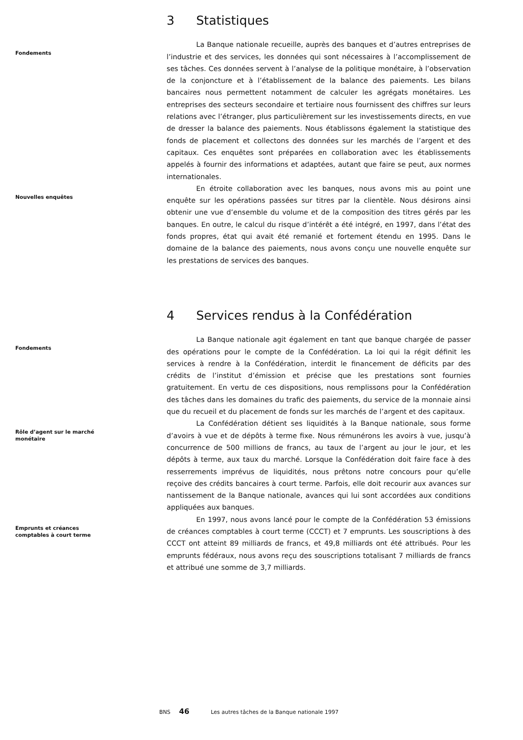3 Statistiques
Fondements
La Banque nationale recueille, auprès des banques et d’autres entreprises de l’industrie et des services, les données qui sont nécessaires à l’accomplissement de ses tâches. Ces données servent à l’analyse de la politique monétaire, à l’observation de la conjoncture et à l’établissement de la balance des paiements. Les bilans bancaires nous permettent notamment de calculer les agrégats monétaires. Les entreprises des secteurs secondaire et tertiaire nous fournissent des chiffres sur leurs relations avec l’étranger, plus particulièrement sur les investissements directs, en vue de dresser la balance des paiements. Nous établissons également la statistique des fonds de placement et collectons des données sur les marchés de l’argent et des capitaux. Ces enquêtes sont préparées en collaboration avec les établissements appelés à fournir des informations et adaptées, autant que faire se peut, aux normes internationales.
Nouvelles enquêtes
En étroite collaboration avec les banques, nous avons mis au point une enquête sur les opérations passées sur titres par la clientèle. Nous désirons ainsi obtenir une vue d’ensemble du volume et de la composition des titres gérés par les banques. En outre, le calcul du risque d’intérêt a été intégré, en 1997, dans l’état des fonds propres, état qui avait été remanié et fortement étendu en 1995. Dans le domaine de la balance des paiements, nous avons conçu une nouvelle enquête sur les prestations de services des banques.
4 Services rendus à la Confédération
Fondements
La Banque nationale agit également en tant que banque chargée de passer des opérations pour le compte de la Confédération. La loi qui la régit définit les services à rendre à la Confédération, interdit le financement de déficits par des crédits de l’institut d’émission et précise que les prestations sont fournies gratuitement. En vertu de ces dispositions, nous remplissons pour la Confédération des tâches dans les domaines du trafic des paiements, du service de la monnaie ainsi que du recueil et du placement de fonds sur les marchés de l’argent et des capitaux.
Rôle d’agent sur le marché
monétaire
La Confédération détient ses liquidités à la Banque nationale, sous forme d’avoirs à vue et de dépôts à terme fixe. Nous rémunérons les avoirs à vue, jusqu’à concurrence de 500 millions de francs, au taux de l’argent au jour le jour, et les dépôts à terme, aux taux du marché. Lorsque la Confédération doit faire face à des resserrements imprévus de liquidités, nous prêtons notre concours pour qu’elle reçoive des crédits bancaires à court terme. Parfois, elle doit recourir aux avances sur nantissement de la Banque nationale, avances qui lui sont accordées aux conditions appliquées aux banques.
Emprunts et créances
comptables à court terme
En 1997, nous avons lancé pour le compte de la Confédération 53 émissions de créances comptables à court terme (CCCT) et 7 emprunts. Les souscriptions à des CCCT ont atteint 89 milliards de francs, et 49,8 milliards ont été attribués. Pour les emprunts fédéraux, nous avons reçu des souscriptions totalisant 7 milliards de francs et attribué une somme de 3,7 milliards.
BNS 46 Les autres tâches de la Banque nationale 1997